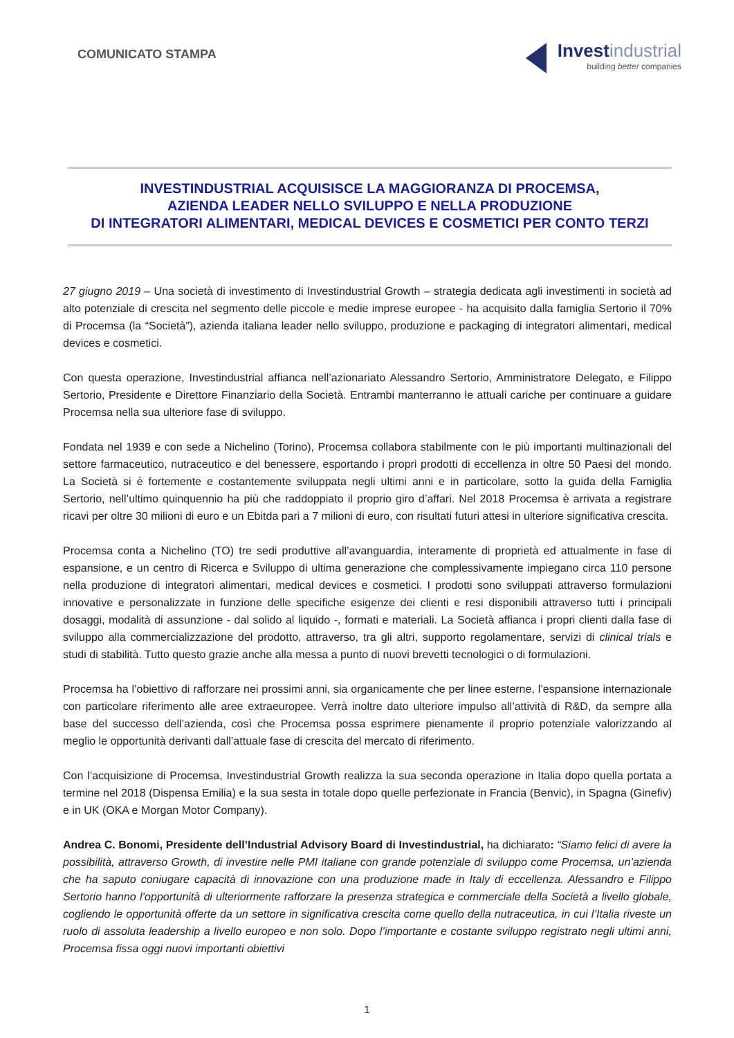COMUNICATO STAMPA
Invest industrial
building better companies
INVESTINDUSTRIAL ACQUISISCE LA MAGGIORANZA DI PROCEMSA,
AZIENDA LEADER NELLO SVILUPPO E NELLA PRODUZIONE
DI INTEGRATORI ALIMENTARI, MEDICAL DEVICES E COSMETICI PER CONTO TERZI
27 giugno 2019 – Una società di investimento di Investindustrial Growth – strategia dedicata agli investimenti in società ad alto potenziale di crescita nel segmento delle piccole e medie imprese europee - ha acquisito dalla famiglia Sertorio il 70% di Procemsa (la “Società”), azienda italiana leader nello sviluppo, produzione e packaging di integratori alimentari, medical devices e cosmetici.
Con questa operazione, Investindustrial affianca nell’azionariato Alessandro Sertorio, Amministratore Delegato, e Filippo Sertorio, Presidente e Direttore Finanziario della Società. Entrambi manterranno le attuali cariche per continuare a guidare Procemsa nella sua ulteriore fase di sviluppo.
Fondata nel 1939 e con sede a Nichelino (Torino), Procemsa collabora stabilmente con le più importanti multinazionali del settore farmaceutico, nutraceutico e del benessere, esportando i propri prodotti di eccellenza in oltre 50 Paesi del mondo. La Società si è fortemente e costantemente sviluppata negli ultimi anni e in particolare, sotto la guida della Famiglia Sertorio, nell’ultimo quinquennio ha più che raddoppiato il proprio giro d’affari. Nel 2018 Procemsa è arrivata a registrare ricavi per oltre 30 milioni di euro e un Ebitda pari a 7 milioni di euro, con risultati futuri attesi in ulteriore significativa crescita.
Procemsa conta a Nichelino (TO) tre sedi produttive all’avanguardia, interamente di proprietà ed attualmente in fase di espansione, e un centro di Ricerca e Sviluppo di ultima generazione che complessivamente impiegano circa 110 persone nella produzione di integratori alimentari, medical devices e cosmetici. I prodotti sono sviluppati attraverso formulazioni innovative e personalizzate in funzione delle specifiche esigenze dei clienti e resi disponibili attraverso tutti i principali dosaggi, modalità di assunzione - dal solido al liquido -, formati e materiali. La Società affianca i propri clienti dalla fase di sviluppo alla commercializzazione del prodotto, attraverso, tra gli altri, supporto regolamentare, servizi di clinical trials e studi di stabilità. Tutto questo grazie anche alla messa a punto di nuovi brevetti tecnologici o di formulazioni.
Procemsa ha l’obiettivo di rafforzare nei prossimi anni, sia organicamente che per linee esterne, l’espansione internazionale con particolare riferimento alle aree extraeuropee. Verrà inoltre dato ulteriore impulso all’attività di R&D, da sempre alla base del successo dell’azienda, così che Procemsa possa esprimere pienamente il proprio potenziale valorizzando al meglio le opportunità derivanti dall’attuale fase di crescita del mercato di riferimento.
Con l’acquisizione di Procemsa, Investindustrial Growth realizza la sua seconda operazione in Italia dopo quella portata a termine nel 2018 (Dispensa Emilia) e la sua sesta in totale dopo quelle perfezionate in Francia (Benvic), in Spagna (Ginefiv) e in UK (OKA e Morgan Motor Company).
Andrea C. Bonomi, Presidente dell’Industrial Advisory Board di Investindustrial, ha dichiarato: “Siamo felici di avere la possibilità, attraverso Growth, di investire nelle PMI italiane con grande potenziale di sviluppo come Procemsa, un’azienda che ha saputo coniugare capacità di innovazione con una produzione made in Italy di eccellenza. Alessandro e Filippo Sertorio hanno l’opportunità di ulteriormente rafforzare la presenza strategica e commerciale della Società a livello globale, cogliendo le opportunità offerte da un settore in significativa crescita come quello della nutraceutica, in cui l’Italia riveste un ruolo di assoluta leadership a livello europeo e non solo. Dopo l’importante e costante sviluppo registrato negli ultimi anni, Procemsa fissa oggi nuovi importanti obiettivi
1